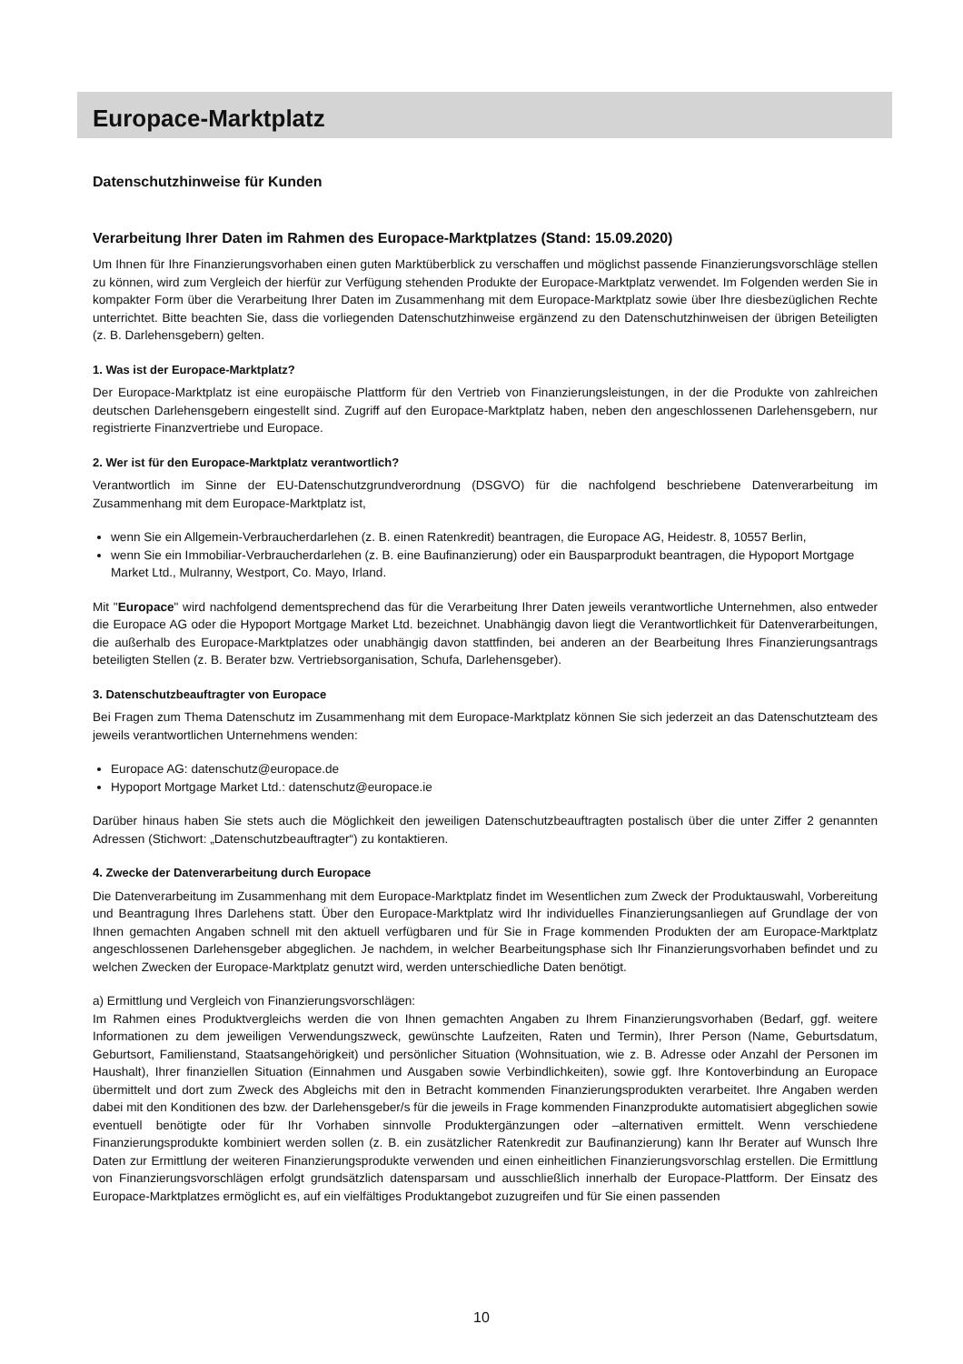Europace-Marktplatz
Datenschutzhinweise für Kunden
Verarbeitung Ihrer Daten im Rahmen des Europace-Marktplatzes (Stand: 15.09.2020)
Um Ihnen für Ihre Finanzierungsvorhaben einen guten Marktüberblick zu verschaffen und möglichst passende Finanzierungsvorschläge stellen zu können, wird zum Vergleich der hierfür zur Verfügung stehenden Produkte der Europace-Marktplatz verwendet. Im Folgenden werden Sie in kompakter Form über die Verarbeitung Ihrer Daten im Zusammenhang mit dem Europace-Marktplatz sowie über Ihre diesbezüglichen Rechte unterrichtet. Bitte beachten Sie, dass die vorliegenden Datenschutzhinweise ergänzend zu den Datenschutzhinweisen der übrigen Beteiligten (z. B. Darlehensgebern) gelten.
1. Was ist der Europace-Marktplatz?
Der Europace-Marktplatz ist eine europäische Plattform für den Vertrieb von Finanzierungsleistungen, in der die Produkte von zahlreichen deutschen Darlehensgebern eingestellt sind. Zugriff auf den Europace-Marktplatz haben, neben den angeschlossenen Darlehensgebern, nur registrierte Finanzvertriebe und Europace.
2. Wer ist für den Europace-Marktplatz verantwortlich?
Verantwortlich im Sinne der EU-Datenschutzgrundverordnung (DSGVO) für die nachfolgend beschriebene Datenverarbeitung im Zusammenhang mit dem Europace-Marktplatz ist,
wenn Sie ein Allgemein-Verbraucherdarlehen (z. B. einen Ratenkredit) beantragen, die Europace AG, Heidestr. 8, 10557 Berlin,
wenn Sie ein Immobiliar-Verbraucherdarlehen (z. B. eine Baufinanzierung) oder ein Bausparprodukt beantragen, die Hypoport Mortgage Market Ltd., Mulranny, Westport, Co. Mayo, Irland.
Mit "Europace" wird nachfolgend dementsprechend das für die Verarbeitung Ihrer Daten jeweils verantwortliche Unternehmen, also entweder die Europace AG oder die Hypoport Mortgage Market Ltd. bezeichnet. Unabhängig davon liegt die Verantwortlichkeit für Datenverarbeitungen, die außerhalb des Europace-Marktplatzes oder unabhängig davon stattfinden, bei anderen an der Bearbeitung Ihres Finanzierungsantrags beteiligten Stellen (z. B. Berater bzw. Vertriebsorganisation, Schufa, Darlehensgeber).
3. Datenschutzbeauftragter von Europace
Bei Fragen zum Thema Datenschutz im Zusammenhang mit dem Europace-Marktplatz können Sie sich jederzeit an das Datenschutzteam des jeweils verantwortlichen Unternehmens wenden:
Europace AG: datenschutz@europace.de
Hypoport Mortgage Market Ltd.: datenschutz@europace.ie
Darüber hinaus haben Sie stets auch die Möglichkeit den jeweiligen Datenschutzbeauftragten postalisch über die unter Ziffer 2 genannten Adressen (Stichwort: „Datenschutzbeauftragter“) zu kontaktieren.
4. Zwecke der Datenverarbeitung durch Europace
Die Datenverarbeitung im Zusammenhang mit dem Europace-Marktplatz findet im Wesentlichen zum Zweck der Produktauswahl, Vorbereitung und Beantragung Ihres Darlehens statt. Über den Europace-Marktplatz wird Ihr individuelles Finanzierungsanliegen auf Grundlage der von Ihnen gemachten Angaben schnell mit den aktuell verfügbaren und für Sie in Frage kommenden Produkten der am Europace-Marktplatz angeschlossenen Darlehensgeber abgeglichen. Je nachdem, in welcher Bearbeitungsphase sich Ihr Finanzierungsvorhaben befindet und zu welchen Zwecken der Europace-Marktplatz genutzt wird, werden unterschiedliche Daten benötigt.
a) Ermittlung und Vergleich von Finanzierungsvorschlägen:
Im Rahmen eines Produktvergleichs werden die von Ihnen gemachten Angaben zu Ihrem Finanzierungsvorhaben (Bedarf, ggf. weitere Informationen zu dem jeweiligen Verwendungszweck, gewünschte Laufzeiten, Raten und Termin), Ihrer Person (Name, Geburtsdatum, Geburtsort, Familienstand, Staatsangehörigkeit) und persönlicher Situation (Wohnsituation, wie z. B. Adresse oder Anzahl der Personen im Haushalt), Ihrer finanziellen Situation (Einnahmen und Ausgaben sowie Verbindlichkeiten), sowie ggf. Ihre Kontoverbindung an Europace übermittelt und dort zum Zweck des Abgleichs mit den in Betracht kommenden Finanzierungsprodukten verarbeitet. Ihre Angaben werden dabei mit den Konditionen des bzw. der Darlehensgeber/s für die jeweils in Frage kommenden Finanzprodukte automatisiert abgeglichen sowie eventuell benötigte oder für Ihr Vorhaben sinnvolle Produktergänzungen oder –alternativen ermittelt. Wenn verschiedene Finanzierungsprodukte kombiniert werden sollen (z. B. ein zusätzlicher Ratenkredit zur Baufinanzierung) kann Ihr Berater auf Wunsch Ihre Daten zur Ermittlung der weiteren Finanzierungsprodukte verwenden und einen einheitlichen Finanzierungsvorschlag erstellen. Die Ermittlung von Finanzierungsvorschlägen erfolgt grundsätzlich datensparsam und ausschließlich innerhalb der Europace-Plattform. Der Einsatz des Europace-Marktplatzes ermöglicht es, auf ein vielfältiges Produktangebot zuzugreifen und für Sie einen passenden
10